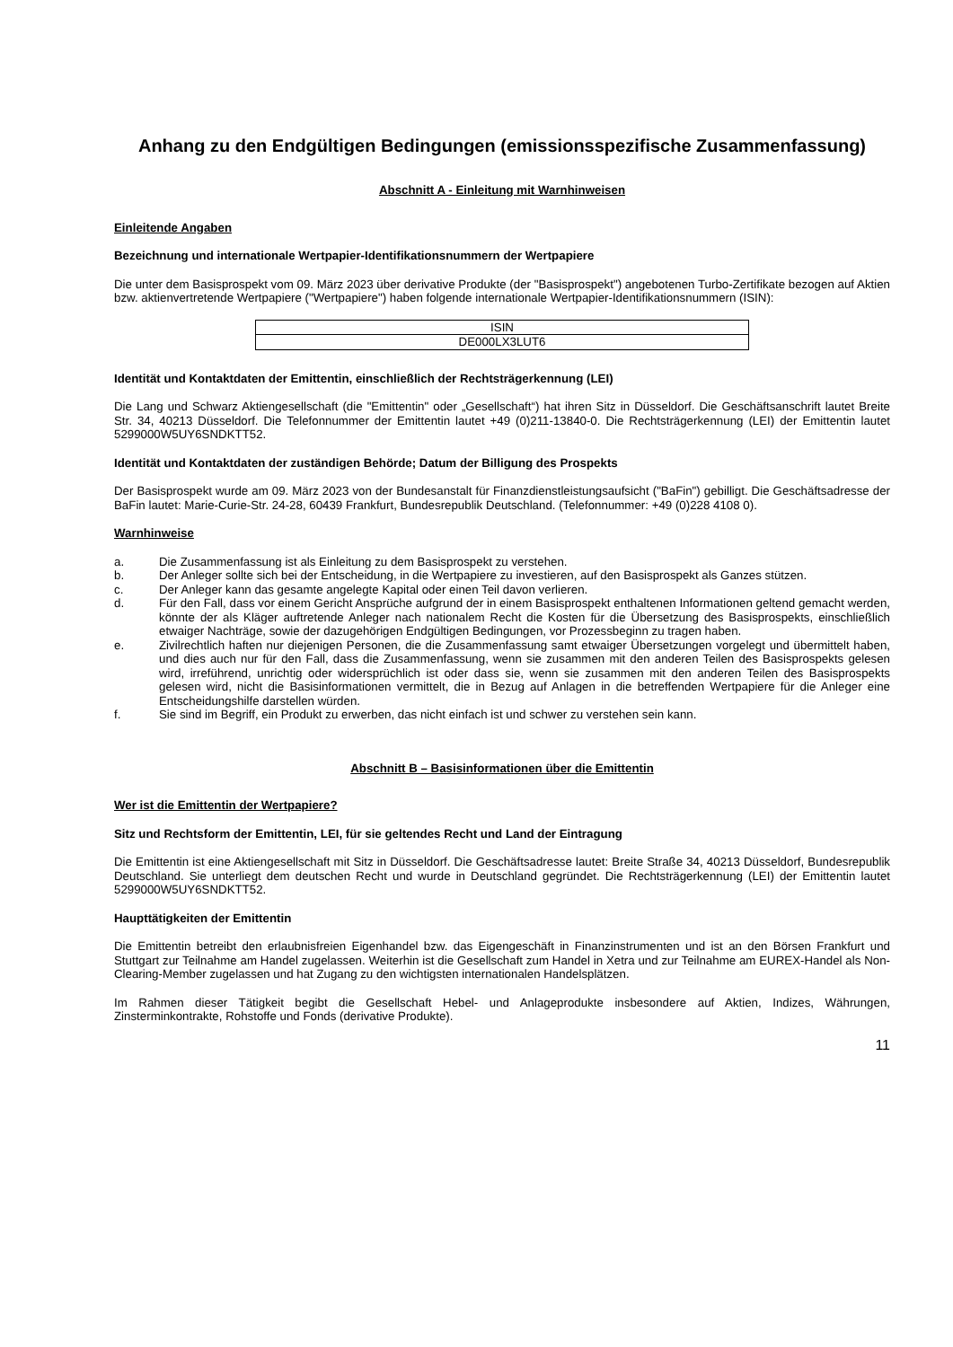Anhang zu den Endgültigen Bedingungen (emissionsspezifische Zusammenfassung)
Abschnitt A - Einleitung mit Warnhinweisen
Einleitende Angaben
Bezeichnung und internationale Wertpapier-Identifikationsnummern der Wertpapiere
Die unter dem Basisprospekt vom 09. März 2023 über derivative Produkte (der "Basisprospekt") angebotenen Turbo-Zertifikate bezogen auf Aktien bzw. aktienvertretende Wertpapiere ("Wertpapiere") haben folgende internationale Wertpapier-Identifikationsnummern (ISIN):
| ISIN |
| DE000LX3LUT6 |
Identität und Kontaktdaten der Emittentin, einschließlich der Rechtsträgerkennung (LEI)
Die Lang und Schwarz Aktiengesellschaft (die "Emittentin" oder „Gesellschaft“) hat ihren Sitz in Düsseldorf. Die Geschäftsanschrift lautet Breite Str. 34, 40213 Düsseldorf. Die Telefonnummer der Emittentin lautet +49 (0)211-13840-0. Die Rechtsträgerkennung (LEI) der Emittentin lautet 5299000W5UY6SNDKTT52.
Identität und Kontaktdaten der zuständigen Behörde; Datum der Billigung des Prospekts
Der Basisprospekt wurde am 09. März 2023 von der Bundesanstalt für Finanzdienstleistungsaufsicht ("BaFin") gebilligt. Die Geschäftsadresse der BaFin lautet: Marie-Curie-Str. 24-28, 60439 Frankfurt, Bundesrepublik Deutschland. (Telefonnummer: +49 (0)228 4108 0).
Warnhinweise
a. Die Zusammenfassung ist als Einleitung zu dem Basisprospekt zu verstehen.
b. Der Anleger sollte sich bei der Entscheidung, in die Wertpapiere zu investieren, auf den Basisprospekt als Ganzes stützen.
c. Der Anleger kann das gesamte angelegte Kapital oder einen Teil davon verlieren.
d. Für den Fall, dass vor einem Gericht Ansprüche aufgrund der in einem Basisprospekt enthaltenen Informationen geltend gemacht werden, könnte der als Kläger auftretende Anleger nach nationalem Recht die Kosten für die Übersetzung des Basisprospekts, einschließlich etwaiger Nachträge, sowie der dazugehörigen Endgültigen Bedingungen, vor Prozessbeginn zu tragen haben.
e. Zivilrechtlich haften nur diejenigen Personen, die die Zusammenfassung samt etwaiger Übersetzungen vorgelegt und übermittelt haben, und dies auch nur für den Fall, dass die Zusammenfassung, wenn sie zusammen mit den anderen Teilen des Basisprospekts gelesen wird, irreführend, unrichtig oder widersprüchlich ist oder dass sie, wenn sie zusammen mit den anderen Teilen des Basisprospekts gelesen wird, nicht die Basisinformationen vermittelt, die in Bezug auf Anlagen in die betreffenden Wertpapiere für die Anleger eine Entscheidungshilfe darstellen würden.
f. Sie sind im Begriff, ein Produkt zu erwerben, das nicht einfach ist und schwer zu verstehen sein kann.
Abschnitt B – Basisinformationen über die Emittentin
Wer ist die Emittentin der Wertpapiere?
Sitz und Rechtsform der Emittentin, LEI, für sie geltendes Recht und Land der Eintragung
Die Emittentin ist eine Aktiengesellschaft mit Sitz in Düsseldorf. Die Geschäftsadresse lautet: Breite Straße 34, 40213 Düsseldorf, Bundesrepublik Deutschland. Sie unterliegt dem deutschen Recht und wurde in Deutschland gegründet. Die Rechtsträgerkennung (LEI) der Emittentin lautet 5299000W5UY6SNDKTT52.
Haupttätigkeiten der Emittentin
Die Emittentin betreibt den erlaubnisfreien Eigenhandel bzw. das Eigengeschäft in Finanzinstrumenten und ist an den Börsen Frankfurt und Stuttgart zur Teilnahme am Handel zugelassen. Weiterhin ist die Gesellschaft zum Handel in Xetra und zur Teilnahme am EUREX-Handel als Non-Clearing-Member zugelassen und hat Zugang zu den wichtigsten internationalen Handelsplätzen.
Im Rahmen dieser Tätigkeit begibt die Gesellschaft Hebel- und Anlageprodukte insbesondere auf Aktien, Indizes, Währungen, Zinsterminkontrakte, Rohstoffe und Fonds (derivative Produkte).
11